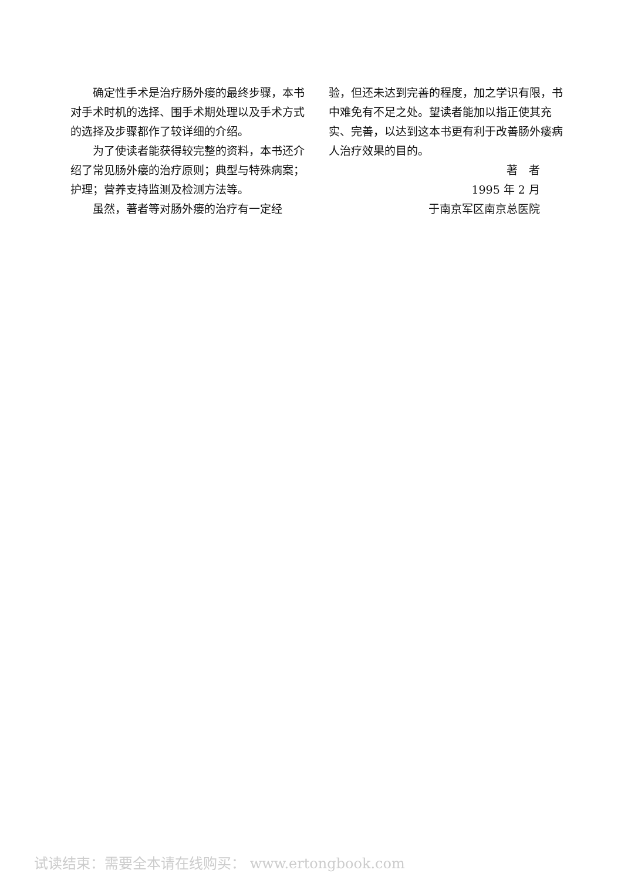确定性手术是治疗肠外瘘的最终步骤，本书对手术时机的选择、围手术期处理以及手术方式的选择及步骤都作了较详细的介绍。
为了使读者能获得较完整的资料，本书还介绍了常见肠外瘘的治疗原则；典型与特殊病案；护理；营养支持监测及检测方法等。
虽然，著者等对肠外瘘的治疗有一定经
验，但还未达到完善的程度，加之学识有限，书中难免有不足之处。望读者能加以指正使其充实、完善，以达到这本书更有利于改善肠外瘘病人治疗效果的目的。
著　者
1995 年 2 月
于南京军区南京总医院
试读结束：需要全本请在线购买： www.ertongbook.com